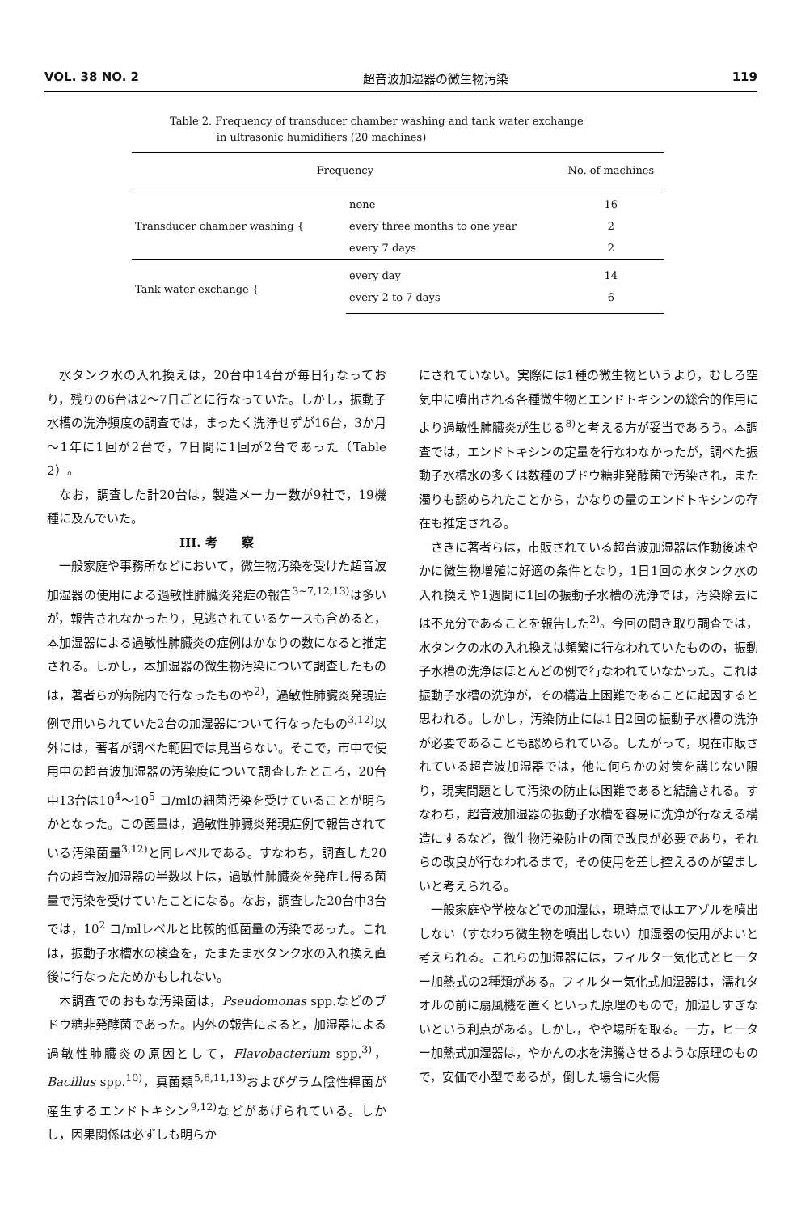VOL. 38 NO. 2 超音波加湿器の微生物汚染 119
Table 2. Frequency of transducer chamber washing and tank water exchange
in ultrasonic humidifiers (20 machines)
| Frequency | | No. of machines |
| --- | --- | --- |
| Transducer chamber washing { | none | 16 |
| | every three months to one year | 2 |
| | every 7 days | 2 |
| Tank water exchange { | every day | 14 |
| | every 2 to 7 days | 6 |
水タンク水の入れ換えは，20台中14台が毎日行なっており，残りの6台は2～7日ごとに行なっていた。しかし，振動子水槽の洗浄頻度の調査では，まったく洗浄せずが16台，3か月～1年に1回が2台で，7日間に1回が2台であった（Table 2）。
なお，調査した計20台は，製造メーカー数が9社で，19機種に及んでいた。
III. 考　　察
一般家庭や事務所などにおいて，微生物汚染を受けた超音波加湿器の使用による過敏性肺臓炎発症の報告<sup>3~7,12,13)</sup>は多いが，報告されなかったり，見逃されているケースも含めると，本加湿器による過敏性肺臓炎の症例はかなりの数になると推定される。しかし，本加湿器の微生物汚染について調査したものは，著者らが病院内で行なったものや<sup>2)</sup>，過敏性肺臓炎発現症例で用いられていた2台の加湿器について行なったもの<sup>3,12)</sup>以外には，著者が調べた範囲では見当らない。そこで，市中で使用中の超音波加湿器の汚染度について調査したところ，20台中13台は10<sup>4</sup>～10<sup>5</sup> コ/mlの細菌汚染を受けていることが明らかとなった。この菌量は，過敏性肺臓炎発現症例で報告されている汚染菌量<sup>3,12)</sup>と同レベルである。すなわち，調査した20台の超音波加湿器の半数以上は，過敏性肺臓炎を発症し得る菌量で汚染を受けていたことになる。なお，調査した20台中3台では，10<sup>2</sup> コ/mlレベルと比較的低菌量の汚染であった。これは，振動子水槽水の検査を，たまたま水タンク水の入れ換え直後に行なったためかもしれない。
本調査でのおもな汚染菌は，Pseudomonas spp.などのブドウ糖非発酵菌であった。内外の報告によると，加湿器による過敏性肺臓炎の原因として，Flavobacterium spp.<sup>3)</sup>，Bacillus spp.<sup>10)</sup>，真菌類<sup>5,6,11,13)</sup>およびグラム陰性桿菌が産生するエンドトキシン<sup>9,12)</sup>などがあげられている。しかし，因果関係は必ずしも明らか
にされていない。実際には1種の微生物というより，むしろ空気中に噴出される各種微生物とエンドトキシンの総合的作用により過敏性肺臓炎が生じる<sup>8)</sup>と考える方が妥当であろう。本調査では，エンドトキシンの定量を行なわなかったが，調べた振動子水槽水の多くは数種のブドウ糖非発酵菌で汚染され，また濁りも認められたことから，かなりの量のエンドトキシンの存在も推定される。
さきに著者らは，市販されている超音波加湿器は作動後速やかに微生物増殖に好適の条件となり，1日1回の水タンク水の入れ換えや1週間に1回の振動子水槽の洗浄では，汚染除去には不充分であることを報告した<sup>2)</sup>。今回の聞き取り調査では，水タンクの水の入れ換えは頻繁に行なわれていたものの，振動子水槽の洗浄はほとんどの例で行なわれていなかった。これは振動子水槽の洗浄が，その構造上困難であることに起因すると思われる。しかし，汚染防止には1日2回の振動子水槽の洗浄が必要であることも認められている。したがって，現在市販されている超音波加湿器では，他に何らかの対策を講じない限り，現実問題として汚染の防止は困難であると結論される。すなわち，超音波加湿器の振動子水槽を容易に洗浄が行なえる構造にするなど，微生物汚染防止の面で改良が必要であり，それらの改良が行なわれるまで，その使用を差し控えるのが望ましいと考えられる。
一般家庭や学校などでの加湿は，現時点ではエアゾルを噴出しない（すなわち微生物を噴出しない）加湿器の使用がよいと考えられる。これらの加湿器には，フィルター気化式とヒーター加熱式の2種類がある。フィルター気化式加湿器は，濡れタオルの前に扇風機を置くといった原理のもので，加湿しすぎないという利点がある。しかし，やや場所を取る。一方，ヒーター加熱式加湿器は，やかんの水を沸騰させるような原理のもので，安価で小型であるが，倒した場合に火傷